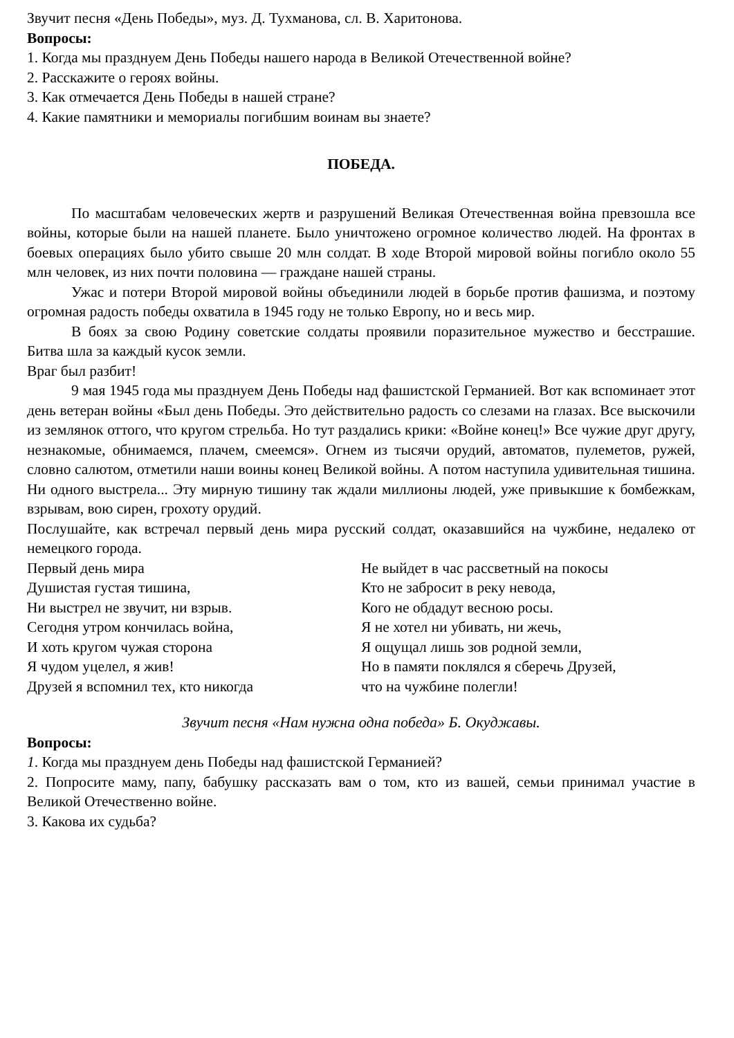Звучит песня «День Победы», муз. Д. Тухманова, сл. В. Харитонова.
Вопросы:
1. Когда мы празднуем День Победы нашего народа в Великой Отечественной войне?
2. Расскажите о героях войны.
3. Как отмечается День Победы в нашей стране?
4. Какие памятники и мемориалы погибшим воинам вы знаете?
ПОБЕДА.
По масштабам человеческих жертв и разрушений Великая Отечественная война превзошла все войны, которые были на нашей планете. Было уничтожено огромное количество людей. На фронтах в боевых операциях было убито свыше 20 млн солдат. В ходе Второй мировой войны погибло около 55 млн человек, из них почти половина — граждане нашей страны.
Ужас и потери Второй мировой войны объединили людей в борьбе против фашизма, и поэтому огромная радость победы охватила в 1945 году не только Европу, но и весь мир.
В боях за свою Родину советские солдаты проявили поразительное мужество и бесстрашие. Битва шла за каждый кусок земли.
Враг был разбит!
9 мая 1945 года мы празднуем День Победы над фашистской Германией. Вот как вспоминает этот день ветеран войны «Был день Победы. Это действительно радость со слезами на глазах. Все выскочили из землянок оттого, что кругом стрельба. Но тут раздались крики: «Войне конец!» Все чужие друг другу, незнакомые, обнимаемся, плачем, смеемся». Огнем из тысячи орудий, автоматов, пулеметов, ружей, словно салютом, отметили наши воины конец Великой войны. А потом наступила удивительная тишина. Ни одного выстрела... Эту мирную тишину так ждали миллионы людей, уже привыкшие к бомбежкам, взрывам, вою сирен, грохоту орудий.
Послушайте, как встречал первый день мира русский солдат, оказавшийся на чужбине, недалеко от немецкого города.
Первый день мира
Душистая густая тишина,
Ни выстрел не звучит, ни взрыв.
Сегодня утром кончилась война,
И хоть кругом чужая сторона
Я чудом уцелел, я жив!
Друзей я вспомнил тех, кто никогда
Не выйдет в час рассветный на покосы
Кто не забросит в реку невода,
Кого не обдадут весною росы.
Я не хотел ни убивать, ни жечь,
Я ощущал лишь зов родной земли,
Но в памяти поклялся я сберечь Друзей,
что на чужбине полегли!
Звучит песня «Нам нужна одна победа» Б. Окуджавы.
Вопросы:
1. Когда мы празднуем день Победы над фашистской Германией?
2. Попросите маму, папу, бабушку рассказать вам о том, кто из вашей, семьи принимал участие в Великой Отечественно войне.
3. Какова их судьба?